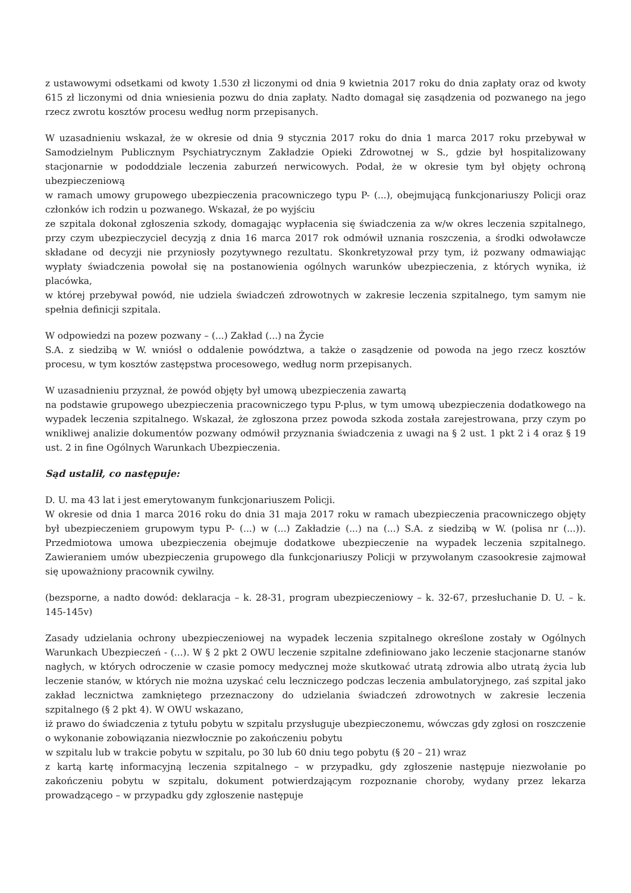z ustawowymi odsetkami od kwoty 1.530 zł liczonymi od dnia 9 kwietnia 2017 roku do dnia zapłaty oraz od kwoty 615 zł liczonymi od dnia wniesienia pozwu do dnia zapłaty. Nadto domagał się zasądzenia od pozwanego na jego rzecz zwrotu kosztów procesu według norm przepisanych.
W uzasadnieniu wskazał, że w okresie od dnia 9 stycznia 2017 roku do dnia 1 marca 2017 roku przebywał w Samodzielnym Publicznym Psychiatrycznym Zakładzie Opieki Zdrowotnej w S., gdzie był hospitalizowany stacjonarnie w pododdziale leczenia zaburzeń nerwicowych. Podał, że w okresie tym był objęty ochroną ubezpieczeniową
w ramach umowy grupowego ubezpieczenia pracowniczego typu P- (...), obejmującą funkcjonariuszy Policji oraz członków ich rodzin u pozwanego. Wskazał, że po wyjściu
ze szpitala dokonał zgłoszenia szkody, domagając wypłacenia się świadczenia za w/w okres leczenia szpitalnego, przy czym ubezpieczyciel decyzją z dnia 16 marca 2017 rok odmówił uznania roszczenia, a środki odwoławcze składane od decyzji nie przyniosły pozytywnego rezultatu. Skonkretyzował przy tym, iż pozwany odmawiając wypłaty świadczenia powołał się na postanowienia ogólnych warunków ubezpieczenia, z których wynika, iż placówka,
w której przebywał powód, nie udziela świadczeń zdrowotnych w zakresie leczenia szpitalnego, tym samym nie spełnia definicji szpitala.
W odpowiedzi na pozew pozwany – (...) Zakład (...) na Życie
S.A. z siedzibą w W. wniósł o oddalenie powództwa, a także o zasądzenie od powoda na jego rzecz kosztów procesu, w tym kosztów zastępstwa procesowego, według norm przepisanych.
W uzasadnieniu przyznał, że powód objęty był umową ubezpieczenia zawartą
na podstawie grupowego ubezpieczenia pracowniczego typu P-plus, w tym umową ubezpieczenia dodatkowego na wypadek leczenia szpitalnego. Wskazał, że zgłoszona przez powoda szkoda została zarejestrowana, przy czym po wnikliwej analizie dokumentów pozwany odmówił przyznania świadczenia z uwagi na § 2 ust. 1 pkt 2 i 4 oraz § 19 ust. 2 in fine Ogólnych Warunkach Ubezpieczenia.
Sąd ustalił, co następuje:
D. U. ma 43 lat i jest emerytowanym funkcjonariuszem Policji.
W okresie od dnia 1 marca 2016 roku do dnia 31 maja 2017 roku w ramach ubezpieczenia pracowniczego objęty był ubezpieczeniem grupowym typu P- (...) w (...) Zakładzie (...) na (...) S.A. z siedzibą w W. (polisa nr (...)). Przedmiotowa umowa ubezpieczenia obejmuje dodatkowe ubezpieczenie na wypadek leczenia szpitalnego. Zawieraniem umów ubezpieczenia grupowego dla funkcjonariuszy Policji w przywołanym czasookresie zajmował się upoważniony pracownik cywilny.
(bezsporne, a nadto dowód: deklaracja – k. 28-31, program ubezpieczeniowy – k. 32-67, przesłuchanie D. U. – k. 145-145v)
Zasady udzielania ochrony ubezpieczeniowej na wypadek leczenia szpitalnego określone zostały w Ogólnych Warunkach Ubezpieczeń - (...). W § 2 pkt 2 OWU leczenie szpitalne zdefiniowano jako leczenie stacjonarne stanów nagłych, w których odroczenie w czasie pomocy medycznej może skutkować utratą zdrowia albo utratą życia lub leczenie stanów, w których nie można uzyskać celu leczniczego podczas leczenia ambulatoryjnego, zaś szpital jako zakład lecznictwa zamkniętego przeznaczony do udzielania świadczeń zdrowotnych w zakresie leczenia szpitalnego (§ 2 pkt 4). W OWU wskazano,
iż prawo do świadczenia z tytułu pobytu w szpitalu przysługuje ubezpieczonemu, wówczas gdy zgłosi on roszczenie o wykonanie zobowiązania niezwłocznie po zakończeniu pobytu
w szpitalu lub w trakcie pobytu w szpitalu, po 30 lub 60 dniu tego pobytu (§ 20 – 21) wraz
z kartą kartę informacyjną leczenia szpitalnego – w przypadku, gdy zgłoszenie następuje niezwołanie po zakończeniu pobytu w szpitalu, dokument potwierdzającym rozpoznanie choroby, wydany przez lekarza prowadzącego – w przypadku gdy zgłoszenie następuje